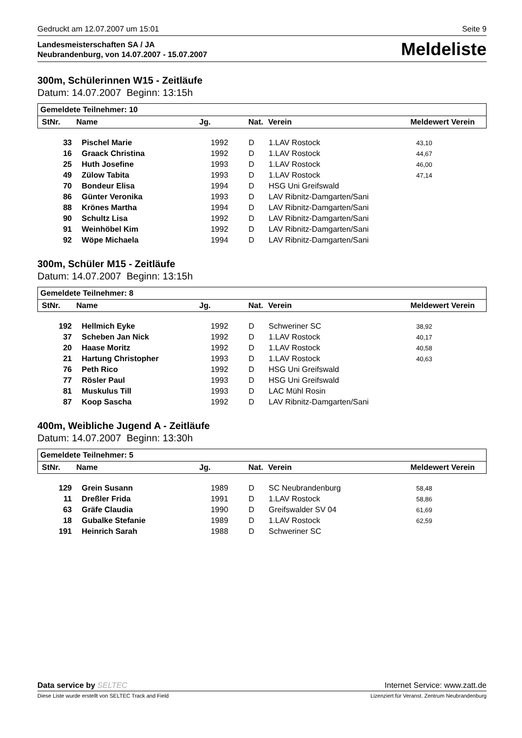Gedruckt am 12.07.2007 um 15:01 Seite 9
Landesmeisterschaften SA / JA
Neubrandenburg, von 14.07.2007 - 15.07.2007
Meldeliste
300m, Schülerinnen W15 - Zeitläufe
Datum: 14.07.2007 Beginn: 13:15h
Gemeldete Teilnehmer: 10
| StNr. | Name | Jg. | Nat. | Verein | Meldewert Verein |
| --- | --- | --- | --- | --- | --- |
| 33 | Pischel Marie | 1992 | D | 1.LAV Rostock | 43,10 |
| 16 | Graack Christina | 1992 | D | 1.LAV Rostock | 44,67 |
| 25 | Huth Josefine | 1993 | D | 1.LAV Rostock | 46,00 |
| 49 | Zülow Tabita | 1993 | D | 1.LAV Rostock | 47,14 |
| 70 | Bondeur Elisa | 1994 | D | HSG Uni Greifswald | |
| 86 | Günter Veronika | 1993 | D | LAV Ribnitz-Damgarten/Sani | |
| 88 | Krönes Martha | 1994 | D | LAV Ribnitz-Damgarten/Sani | |
| 90 | Schultz Lisa | 1992 | D | LAV Ribnitz-Damgarten/Sani | |
| 91 | Weinhöbel Kim | 1992 | D | LAV Ribnitz-Damgarten/Sani | |
| 92 | Wöpe Michaela | 1994 | D | LAV Ribnitz-Damgarten/Sani | |
300m, Schüler M15 - Zeitläufe
Datum: 14.07.2007 Beginn: 13:15h
Gemeldete Teilnehmer: 8
| StNr. | Name | Jg. | Nat. | Verein | Meldewert Verein |
| --- | --- | --- | --- | --- | --- |
| 192 | Hellmich Eyke | 1992 | D | Schweriner SC | 38,92 |
| 37 | Scheben Jan Nick | 1992 | D | 1.LAV Rostock | 40,17 |
| 20 | Haase Moritz | 1992 | D | 1.LAV Rostock | 40,58 |
| 21 | Hartung Christopher | 1993 | D | 1.LAV Rostock | 40,63 |
| 76 | Peth Rico | 1992 | D | HSG Uni Greifswald | |
| 77 | Rösler Paul | 1993 | D | HSG Uni Greifswald | |
| 81 | Muskulus Till | 1993 | D | LAC Mühl Rosin | |
| 87 | Koop Sascha | 1992 | D | LAV Ribnitz-Damgarten/Sani | |
400m, Weibliche Jugend A - Zeitläufe
Datum: 14.07.2007 Beginn: 13:30h
Gemeldete Teilnehmer: 5
| StNr. | Name | Jg. | Nat. | Verein | Meldewert Verein |
| --- | --- | --- | --- | --- | --- |
| 129 | Grein Susann | 1989 | D | SC Neubrandenburg | 58,48 |
| 11 | Dreßler Frida | 1991 | D | 1.LAV Rostock | 58,86 |
| 63 | Gräfe Claudia | 1990 | D | Greifswalder SV 04 | 61,69 |
| 18 | Gubalke Stefanie | 1989 | D | 1.LAV Rostock | 62,59 |
| 191 | Heinrich Sarah | 1988 | D | Schweriner SC | |
Data service by SELTEC Internet Service: www.zatt.de
Diese Liste wurde erstellt von SELTEC Track and Field Lizenziert für Veranst. Zentrum Neubrandenburg